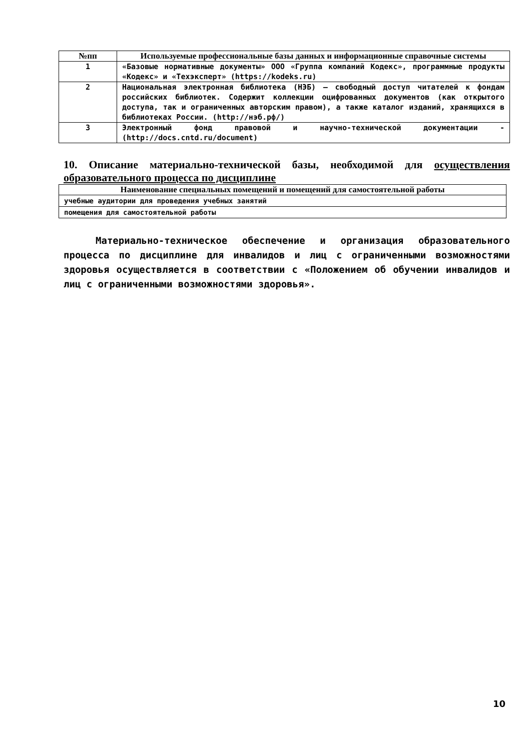| №пп | Используемые профессиональные базы данных и информационные справочные системы |
| --- | --- |
| 1 | «Базовые нормативные документы» ООО «Группа компаний Кодекс», программные продукты «Кодекс» и «Техэксперт» (https://kodeks.ru) |
| 2 | Национальная электронная библиотека (НЭБ) — свободный доступ читателей к фондам российских библиотек. Содержит коллекции оцифрованных документов (как открытого доступа, так и ограниченных авторским правом), а также каталог изданий, хранящихся в библиотеках России. (http://нэб.рф/) |
| 3 | Электронный фонд правовой и научно-технической документации - (http://docs.cntd.ru/document) |
10. Описание материально-технической базы, необходимой для осуществления образовательного процесса по дисциплине
| Наименование специальных помещений и помещений для самостоятельной работы |
| --- |
| учебные аудитории для проведения учебных занятий |
| помещения для самостоятельной работы |
Материально-техническое обеспечение и организация образовательного процесса по дисциплине для инвалидов и лиц с ограниченными возможностями здоровья осуществляется в соответствии с «Положением об обучении инвалидов и лиц с ограниченными возможностями здоровья».
10